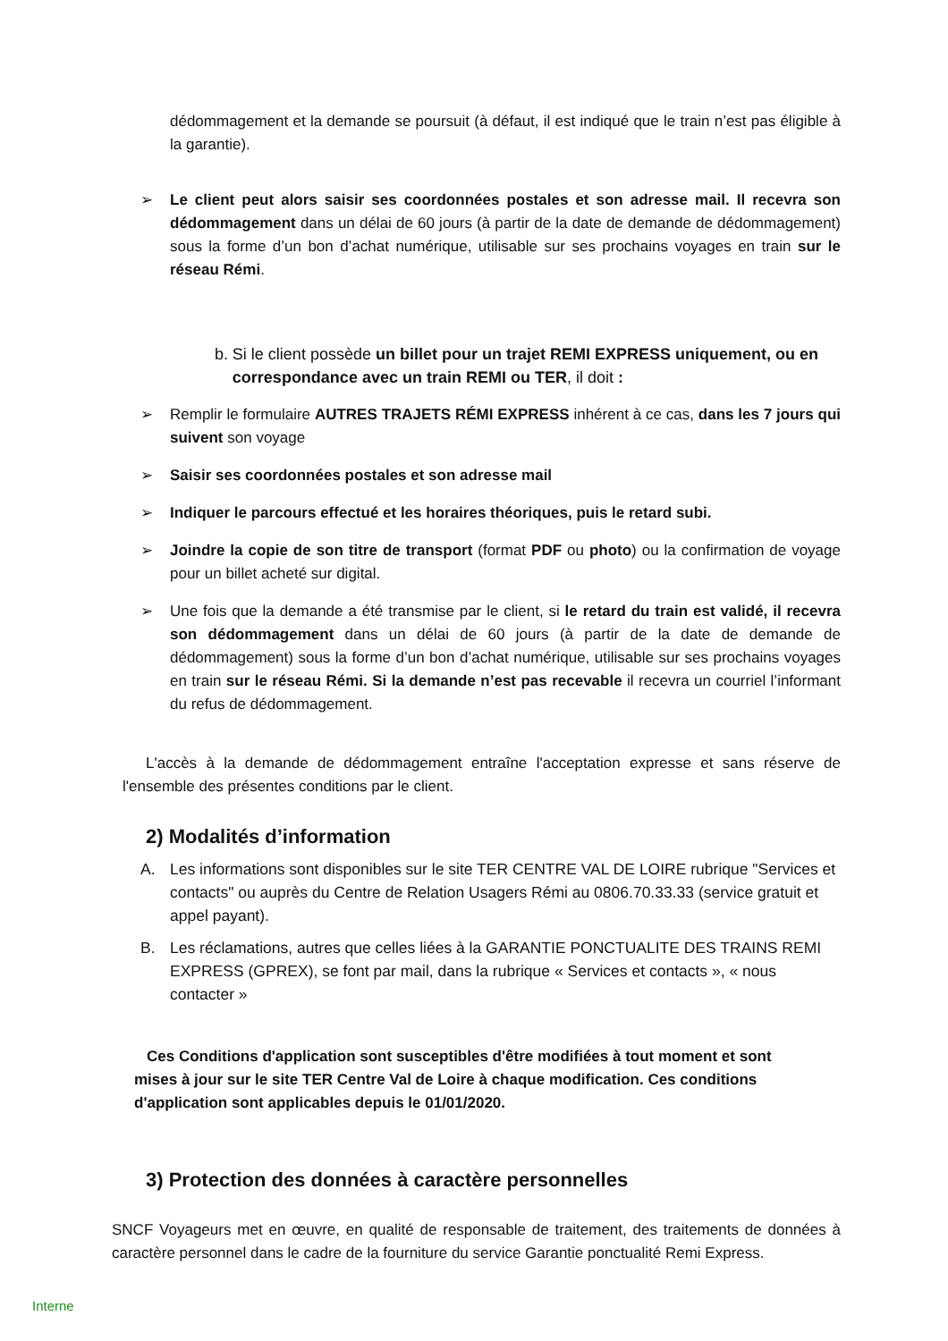dédommagement et la demande se poursuit (à défaut, il est indiqué que le train n’est pas éligible à la garantie).
➢ Le client peut alors saisir ses coordonnées postales et son adresse mail. Il recevra son dédommagement dans un délai de 60 jours (à partir de la date de demande de dédommagement) sous la forme d’un bon d’achat numérique, utilisable sur ses prochains voyages en train sur le réseau Rémi.
b. Si le client possède un billet pour un trajet REMI EXPRESS uniquement, ou en correspondance avec un train REMI ou TER, il doit :
➢ Remplir le formulaire AUTRES TRAJETS RÉMI EXPRESS inhérent à ce cas, dans les 7 jours qui suivent son voyage
➢ Saisir ses coordonnées postales et son adresse mail
➢ Indiquer le parcours effectué et les horaires théoriques, puis le retard subi.
➢ Joindre la copie de son titre de transport (format PDF ou photo) ou la confirmation de voyage pour un billet acheté sur digital.
➢ Une fois que la demande a été transmise par le client, si le retard du train est validé, il recevra son dédommagement dans un délai de 60 jours (à partir de la date de demande de dédommagement) sous la forme d’un bon d’achat numérique, utilisable sur ses prochains voyages en train sur le réseau Rémi. Si la demande n’est pas recevable il recevra un courriel l’informant du refus de dédommagement.
L'accès à la demande de dédommagement entraîne l'acceptation expresse et sans réserve de l'ensemble des présentes conditions par le client.
2) Modalités d’information
A. Les informations sont disponibles sur le site TER CENTRE VAL DE LOIRE rubrique "Services et contacts" ou auprès du Centre de Relation Usagers Rémi au 0806.70.33.33 (service gratuit et appel payant).
B. Les réclamations, autres que celles liées à la GARANTIE PONCTUALITE DES TRAINS REMI EXPRESS (GPREX), se font par mail, dans la rubrique « Services et contacts », « nous contacter »
Ces Conditions d'application sont susceptibles d'être modifiées à tout moment et sont mises à jour sur le site TER Centre Val de Loire à chaque modification. Ces conditions d'application sont applicables depuis le 01/01/2020.
3) Protection des données à caractère personnelles
SNCF Voyageurs met en œuvre, en qualité de responsable de traitement, des traitements de données à caractère personnel dans le cadre de la fourniture du service Garantie ponctualité Remi Express.
Interne